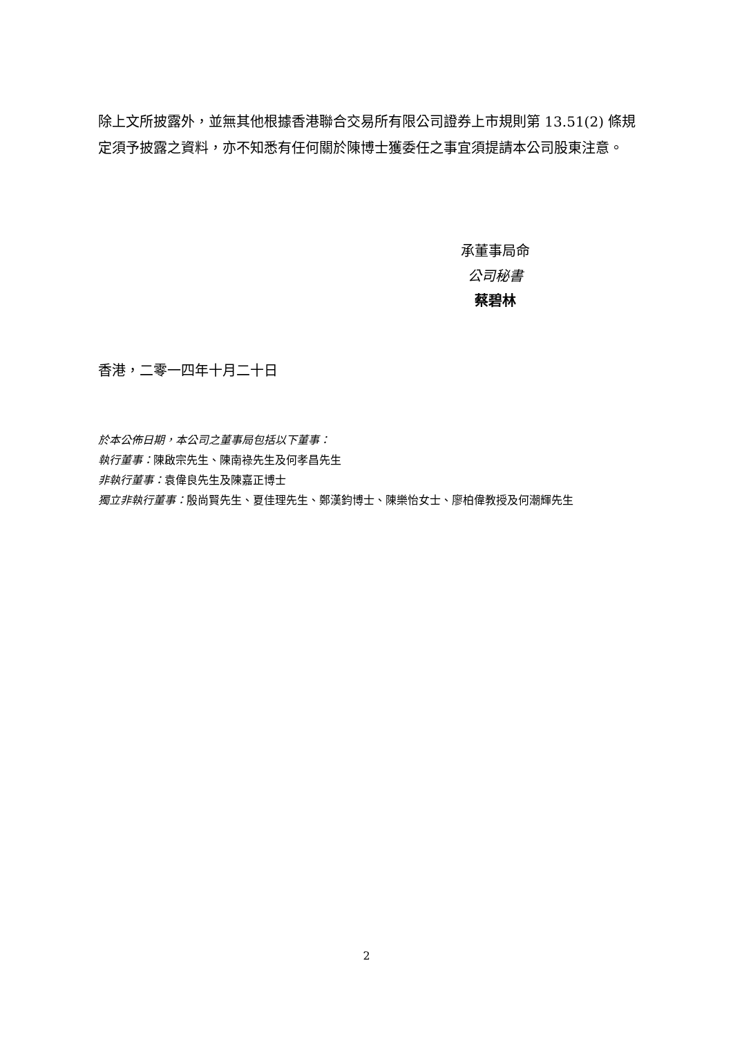除上文所披露外，並無其他根據香港聯合交易所有限公司證券上市規則第 13.51(2) 條規定須予披露之資料，亦不知悉有任何關於陳博士獲委任之事宜須提請本公司股東注意。
承董事局命
公司秘書
蔡碧林
香港，二零一四年十月二十日
於本公佈日期，本公司之董事局包括以下董事：
執行董事：陳啟宗先生、陳南祿先生及何孝昌先生
非執行董事：袁偉良先生及陳嘉正博士
獨立非執行董事：殷尚賢先生、夏佳理先生、鄭漢鈞博士、陳樂怡女士、廖柏偉教授及何潮輝先生
2